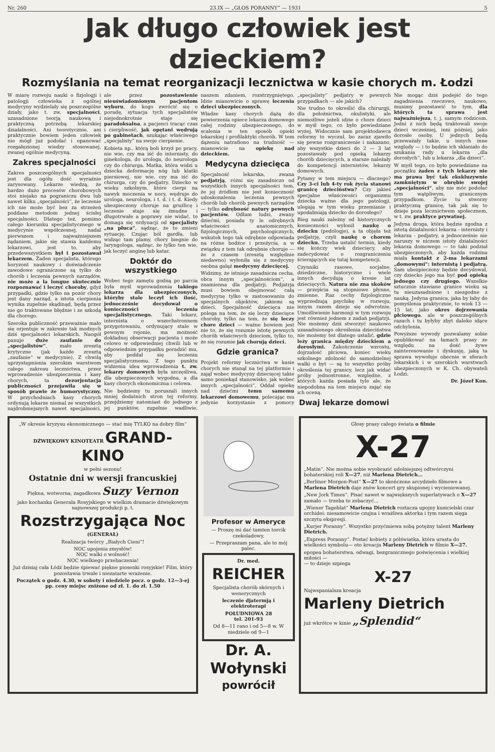Nr. 260 23.IX — „GŁOS PORANNY“ — 1931 5
Jak długo człowiek jest dzieckiem?
Rozmyślania na temat reorganizacji lecznictwa w kasie chorych m. Łodzi
W miarę rozwoju nauki o fizjologji i patologji człowieka z ogólnej medycyny wydzielały się poszczególne działy, jako t. zw. specjalności, uzasadnione teorją naukową i praktyczną potrzebą lekarskiej działalności. Ani teoretycznie, ani praktycznie bowiem jeden człowiek nie mógł już podołać i opanować rozgałęzionej wiedzy stosowanej, zwanej ogólnie medycyną.
Zakres specjalności
Zakres poszczególnych specjalności jest dla ogółu dość wyraźnie zarysowany. Lekarze wiedzą, że bardzo dużo procesów chorobowych stoi niejako na pograniczu dwu lub nawet kilku „specjalności“, że leczenie ich nie może być bez za strzeżeń poddane metodom jednej ścisłej specjalności. Dlatego też, pomimo całego kierunku specjalistycznego w medycynie współczesnej, nadal pierwszem i najważniejszem żądaniem, jakie się stawia każdemu lekarzowi, jest to, aby przedewszystkiem był i pozostawał lekarzem. Żaden specjalista, którego horyzont naukowy i doświadczenie zawodowe ograniczone są tylko do chorób i leczenia pewnych narządów, nie może a la longue skutecznie rozpoznawać i leczyć choroby, gdyż przypadki, gdzie tylko na pozór chory jest dany narząd, a istota cierpienia wynika zupełnie skądinąd, będą przez nie go traktowane błędnie i ze szkodą dla chorego.
Szeroka publiczność przeważnie mało się orjentuje w zakresie tak modnych dziś specjalności lekarskich. Naogół panuje duże zaufanie do „specjalistów“, mało zresztą krytyczne (jak każde zresztą „zaufanie“ w medycynie). Z chwilą uprzystępnienia szerokim warstwom całego zakresu lecznictwa, przez wprowadzenie ubezpieczenia i kasy chorych, ta dezorjentacja publiczności przejawiła się w sposób prawie że humorystyczny. W przychodniach kasy chorych ordynują lekarze niemal ze wszystkich najdrobniejszych nawet specjalności, ale przez pozostawienie nieuświadomionym pacjentom wyboru, do kogo zwrócić się o poradę, sytuacja tych specjalistów niejednokrotnie staje się paradoksalna, a pacjenci tracąc czas i cierpliwość, jak opętani wędrują po gabinetach, szukając właściwego „specjalisty“ na swoje cierpienie.
Kobieta np., którą boli krzyż po pracy, nie wie, czy ma iść do internisty, do ginekologa, do urologa, do neurologa czy do chirurga. Matka, która widzi u dziecka deformację nóg lub klatki piersiowej, nie wie, czy ma iść do chirurga, czy do pedjatry. Dziecko w wieku szkolnym, które cierpi na nawyk moczenia w nocy, wędruje do urologa, neurologa, i t. d. i t. d. Kiedy ubezpieczony choruje na gruźlicę i leczenie staje się żmudne i długotrwałe a poprawy nie widać, to domaga się ordynacji od specjalisty „na płuca“, sądząc, że to zmieni sytuację. Czując ból gardła, lub widząc tam plamy, chory biegnie do laryngologa, sądząc, że tylko ten wie, jak leczyć anginę lub katar.
Doktór do wszystkiego
Wobec tego zamętu godną po parcia była myśl wprowadzenia takiego lekarza dla ubezpieczonych, któryby stale leczył ich ilość, jednocześnie decydował o konieczności leczenia specjalistycznego. Taki lekarz, internista o wszechstronnem przygotowaniu, ordynujący stale w pewnym rejonie, ma możność dokładnej obserwacji pacjenta i może celowo w odpowiedniej chwili lub w odpowiednim przypadku poradzić mu, aby poddał się leczeniu specjalistycznemu. Z tego punktu widzenia idea wprowadzenia t. zw. lekarzy domowych była szczęśliwa, dla ubezpieczonych wygodna, a dla kasy chorych ekonomiczna i celowa.
Nie będziemy tu poruszali innych mniej dodatnich stron tej reformy, przejdziemy natomiast do jednego z jej punktów, zupełnie wadliwie, naszem zdaniem, rozstrzygniętego. Idzie mianowicie o sprawę leczenia dzieci ubezpieczonych.
Władze kasy chorych dążą do powierzenia opiece lekarza domowego całej rodziny ubezpieczonego, do scalenia w ten sposób opieki lekarskiej i profilaktyki chorób. W tem dążeniu natrafiono na trudność — mianowicie na opiekę nad dzieckiem.
Medycyna dziecięca
Specjalność lekarska, zwana pedjatrją, różni się zasadniczo od wszystkich innych specjalności tem, że jej źródłem nie jest konieczność udoskonalenia leczenia pewnych chorób lub chorób pewnych narządów — tylko odrębność natury pewnych pacjentów. Odłam ludzi, zwany dziećmi, posiada ty le odrębnych właściwości anatomicznych, fizjologicznych, psychologicznych, wskutek tego tak odrębnie odpowiada na różne bodźce i przeżycia, a w związku z tem tak odrębnie choruje — że z czasem (zresztą względnie niedawno) wyłoniła się z medycyny osobna gałąź medycyny dziecięcej.
Widzimy, że istnieje zasadnicza cecha, obca innym „specjalnościom“, a znamienna dla pedjatrji. Pedjatrja musi bowiem obejmować całą medycynę tylko w zastosowaniu do specjalnych objektów, jakiemi są dzieci. Specjalność dziecięca nie polega na tem, że się leczy dziecięce choroby, tylko na tem, że się leczy chore dzieci — ważne bowiem jest nie to, że się rozumie istotę pewnych chorób właściwych dzieciom, tylko to, że się rozumie jak chorują dzieci.
Gdzie granica?
Projekt reformy lecznictwa w kasie chorych nie stanął na tej platformie i zajął wobec medycyny dziecięcej takie samo poniekąd stanowisko, jak wobec innych „specjalności“. Oddał opiekę nad dziećmi temu samemu lekarzowi domowemu, polecając mu jedynie korzystanie z pomocy „specjalisty“ pedjatry w pewnych przypadkach — ale jakich?
Nie trudno to określić dla chirurgji, dla położnictwa, okulistyki, ale niemożliwe jeżeli idzie o chore dzieci w myśl tego, co było powiedziane wyżej. Widocznie sam projektodawca reformy to wyczuł, bo zaraz zjawiło się pewne rozgraniczenie i nakazano, aby wszystkie dzieci do 2 — 3 lat pozostawały pod opieką lekarzy chorób dziecięcych, a starsze należały do kompetencji internistów, lekarzy domowych.
Pytamy w tem miejscu — dlaczego? Czy 3-ci lub 4-ty rok życia stanowi granicę dzieciństwa? Czy jakieś specjalne właściwości organizmu dziecka ważne dla jego patologji, ulegają w tym wieku przemianie i upodabniają dziecko do dorosłego?
Bieg nauki zależny od historycznych konieczności wyłonił naukę o dziecku (pedologje), a ta objęła też pedjatrję, czyli naukę o chorem dziecku. Trzeba ustalić termin, kiedy się kończy wiek dziecięcy, aby zadecydować o rozgraniczeniu ścierających się tutaj kompetencji.
Czynniki rasowe, socjalne, dziedziczne, historyczne i wiele innych decydują o kresie lat dziecięcych. Natura nie zna skoków — przejścia są stopniowe płynne, zmienne. Raz cechy fizjologiczne wyprzedzają psychikę w rozwoju, innym razem dzieje się odwrotnie. Umożliwienie harmonji w tym rozwoju jest również jednem z zadań pedjatrji. Nie możemy dziś stworzyć naukowo uzasadnionego określenia dzieciństwa nie możemy też dlatego ustalić, gdzie leży granica między dzieckiem a dorosłymi. Zakończenie wzrostu, dojrzałość płciowa, koniec wieku szkolnego zdolność do samodzielnej walki o byt — są to wszystko próby określenia tej granicy, lecz jak widać próby jednostronne, względne, z których każda posiada tyle ale, że niepodobna na tem miejscu zająć się ich oceną.
Dwaj lekarze domowi
Nie mogąc dziś podejść do tego zagadnienia rzeczowo, naukowo, musimy pozostawić to tym, dla których ta sprawa jest najważniejsza, t. j. samym rodzicom. Jedni z nich będą traktowali swoje dzieci wcześniej, inni później, jako dorosłe osoby. U jednych będą przeważały takie, u innych inne względy — i to będzie ich skłaniało do szukania rady u lekarza „dla dorosłych“, lub u lekarza „dla dzieci“.
W myśl tego, co było powiedziane na początku żaden z tych lekarzy nie ma prawa być tak ekskluzywnie zamkniętym w obrębie swojej „specjalności“, aby nie móc podołać tym wątpliwym, granicznym przypadkom. Życie tu stworzy praktyczną granicę, tak jak się to dzieje poza lecznictwem społecznem, w t. zw. praktyce prywatnej.
Jedyna droga, która będzie zgodna z istotą działalności lekarza - internisty i lekarza - pedjatry, a jednocześnie nie naruszy w niczem istoty działalności lekarza domowego — to taki podział ubezpieczonych, aby każda rodzina miała kontakt z 2-ma lekarzami „domowymi“: internistą i pedjatrą. Sam ubezpieczony będzie decydował, czy dziecko jego ma być pod opieką jednego czy drugiego. Wszelkie sztucznie stawiane granice wieku są tu nieuzasadnione i niezgodne z nauką. Jedyna granica, jaka by łaby do pomyślenia praktycznie, to wiek 13 — 15 lat, jako okres dojrzewania płciowego, ale w poszczególnych razach i tu byłyby zbyt daleko idące odchylenia.
Powyższe wywody pozwalamy sobie opublikować na łamach prasy ze względu na dość żywe zainteresowanie i dyskusję, jaką ta sprawa wywołuje obecnie w sferach lekarskich i w szerokich warstwach ubezpieczonych w K. Ch. obywateli Łodzi.
Dr. Józef Kon.
„W okresie kryzysu ekonomicznego — stać mię TYLKO na dobry film“
DŹWIĘKOWY KINOTEATR GRAND-KINO
w pełni sezonu!
Ostatnie dni w wersji francuskiej
Piękna, wotworna, zagadkowa Suzy Vernon
jako kochanka Generała Rosyjskiego w wielkim dramacie dźwiękowym najnowszej produkcji p. t.
Rozstrzygająca Noc
(GENERAŁ)
Realizacja twórcy „Białych Cieni“!
NOC upojenia zmysłów!
NOC walki o wolność!
NOC wielkiego przebaczenia!
Już dzisiaj cała Łódź będzie śpiewać piękne piosenki rosyjskie! Film, który pozostawia trwałe i niezatarte wrażenie.
Początek o godz. 4.30, w soboty i niedziele pocz. o godz. 12—3-ej pp. ceny miejsc zniżone od zł. 1. do zł. 1.50
Profesor w Ameryce
— Proszę mi dać tamten torcik czekoladowy.
— Przepraszam pana, ale to mój palec.
Dr. med.
REICHER
Specjalista chorób skórnych i wenerycznych
leczenie djatermją i elektroterapi
POŁUDNIOWA 28
tel. 201-93
Od 8—11 rano i od 5—8 w. W niedziele od 9—1
Dr. A. Wołynski
powrócił
Głosy prasy całego świata o filmie
X-27
„Matin“. Nie można sobie wyobrazić udolniejszej odtwórczyni bohaterskiej roli X—27, niż Marlena Dietrich...
„Berliner Morgen-Post“ X—27 to skończone arcydzieło filmowe a Marlena Dietrich daje znów koncert gry skupionej i wycieniowanej.
„New Jork Times“. Pisać nawet w największych superlatywach o X—27 zamało — trzeba to zobaczyć...
„Wiener Tageblat“ Marlena Dietrich roztacza upojny kusicielski czar orchidei: niesamowicie czujna i wrażliwa aktorka i tym razem sięga szczytu ekspresji.
„Kurjer Poranny“. Wszystko przyćmiewa sobą potężny talent Marleny Dietrich.
„Express Poranny“. Postać kobiety z półświatka, która urasta do wielkości symbolu— oto kreacja Marleny Dietrich w filmie X—27.
epopea bohaterstwa, odwagi, bezgranicznego poświęcenia i wielkiej miłości —
— to dzieje szpiega
X-27
Najwspanialsza kreacja
Marleny Dietrich
już wkrótce w kinie „Splendid“